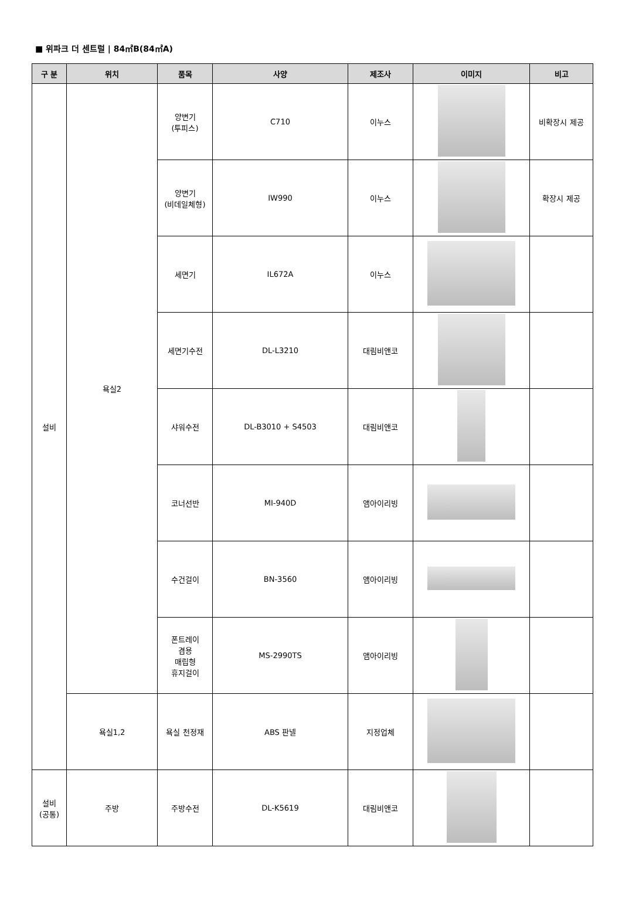■ 위파크 더 센트럴 | 84㎡B(84㎡A)
| 구 분 | 위치 | 품목 | 사양 | 제조사 | 이미지 | 비고 |
| --- | --- | --- | --- | --- | --- | --- |
| 설비 | 욕실2 | 양변기 (투피스) | C710 | 이누스 | | 비확장시 제공 |
| | | 양변기 (비데일체형) | IW990 | 이누스 | | 확장시 제공 |
| | | 세면기 | IL672A | 이누스 | | |
| | | 세면기수전 | DL-L3210 | 대림비앤코 | | |
| | | 샤워수전 | DL-B3010 + S4503 | 대림비앤코 | | |
| | | 코너선반 | MI-940D | 앰아이리빙 | | |
| | | 수건걸이 | BN-3560 | 앰아이리빙 | | |
| | | 폰트레이 겸용 매립형 휴지걸이 | MS-2990TS | 앰아이리빙 | | |
| | 욕실1,2 | 욕실 천정재 | ABS 판넬 | 지정업체 | | |
| 설비 (공통) | 주방 | 주방수전 | DL-K5619 | 대림비앤코 | | |